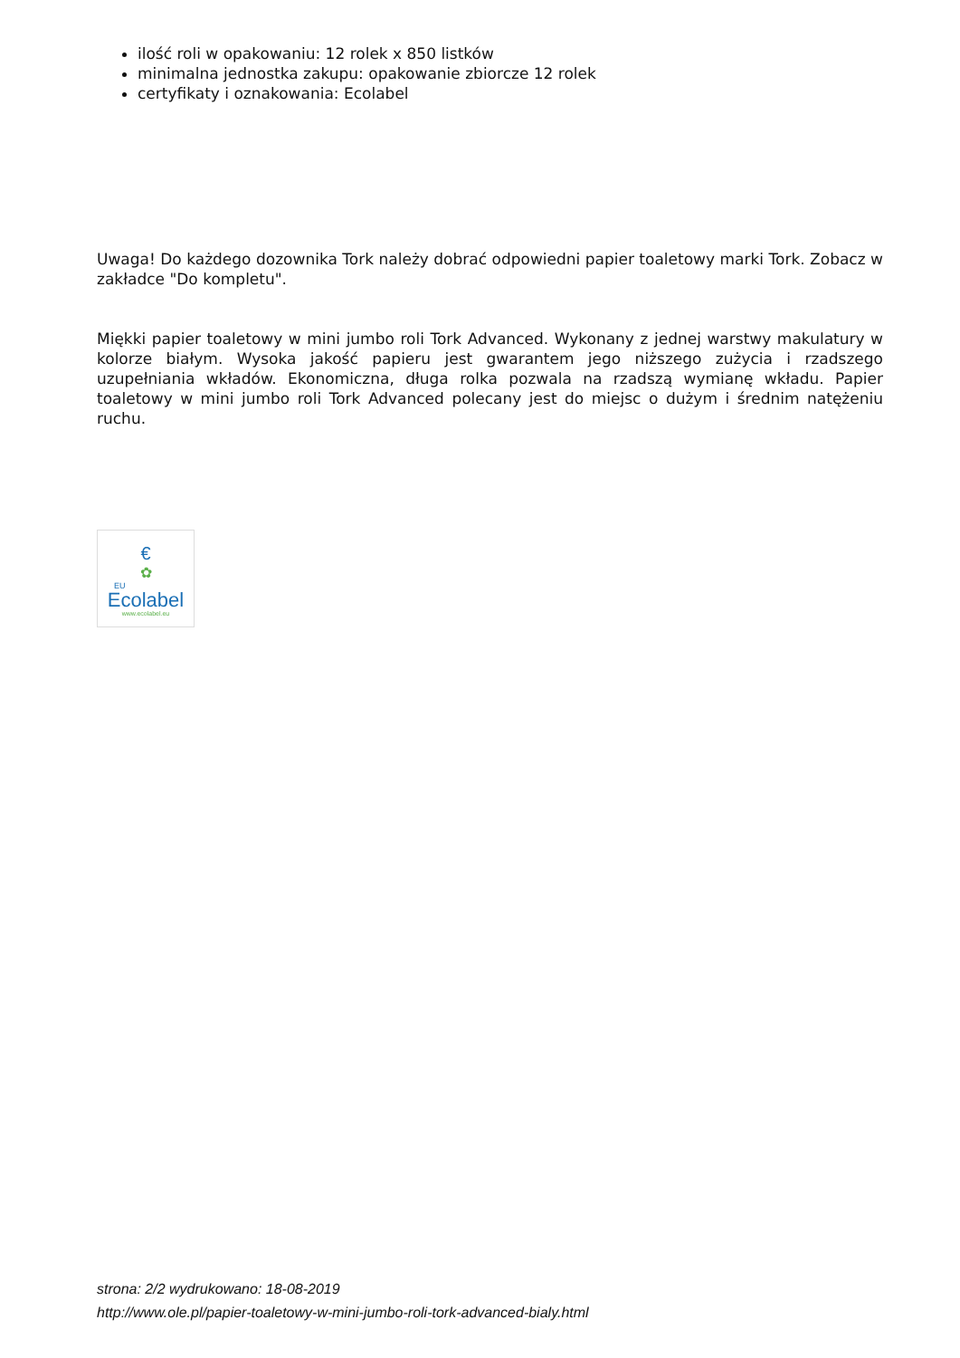ilość roli w opakowaniu: 12 rolek x 850 listków
minimalna jednostka zakupu: opakowanie zbiorcze 12 rolek
certyfikaty i oznakowania: Ecolabel
Uwaga! Do każdego dozownika Tork należy dobrać odpowiedni papier toaletowy marki Tork. Zobacz w zakładce "Do kompletu".
Miękki papier toaletowy w mini jumbo roli Tork Advanced. Wykonany z jednej warstwy makulatury w kolorze białym. Wysoka jakość papieru jest gwarantem jego niższego zużycia i rzadszego uzupełniania wkładów. Ekonomiczna, długa rolka pozwala na rzadszą wymianę wkładu. Papier toaletowy w mini jumbo roli Tork Advanced polecany jest do miejsc o dużym i średnim natężeniu ruchu.
€
✿
EU
Ecolabel
www.ecolabel.eu
strona: 2/2 wydrukowano: 18-08-2019
http://www.ole.pl/papier-toaletowy-w-mini-jumbo-roli-tork-advanced-bialy.html